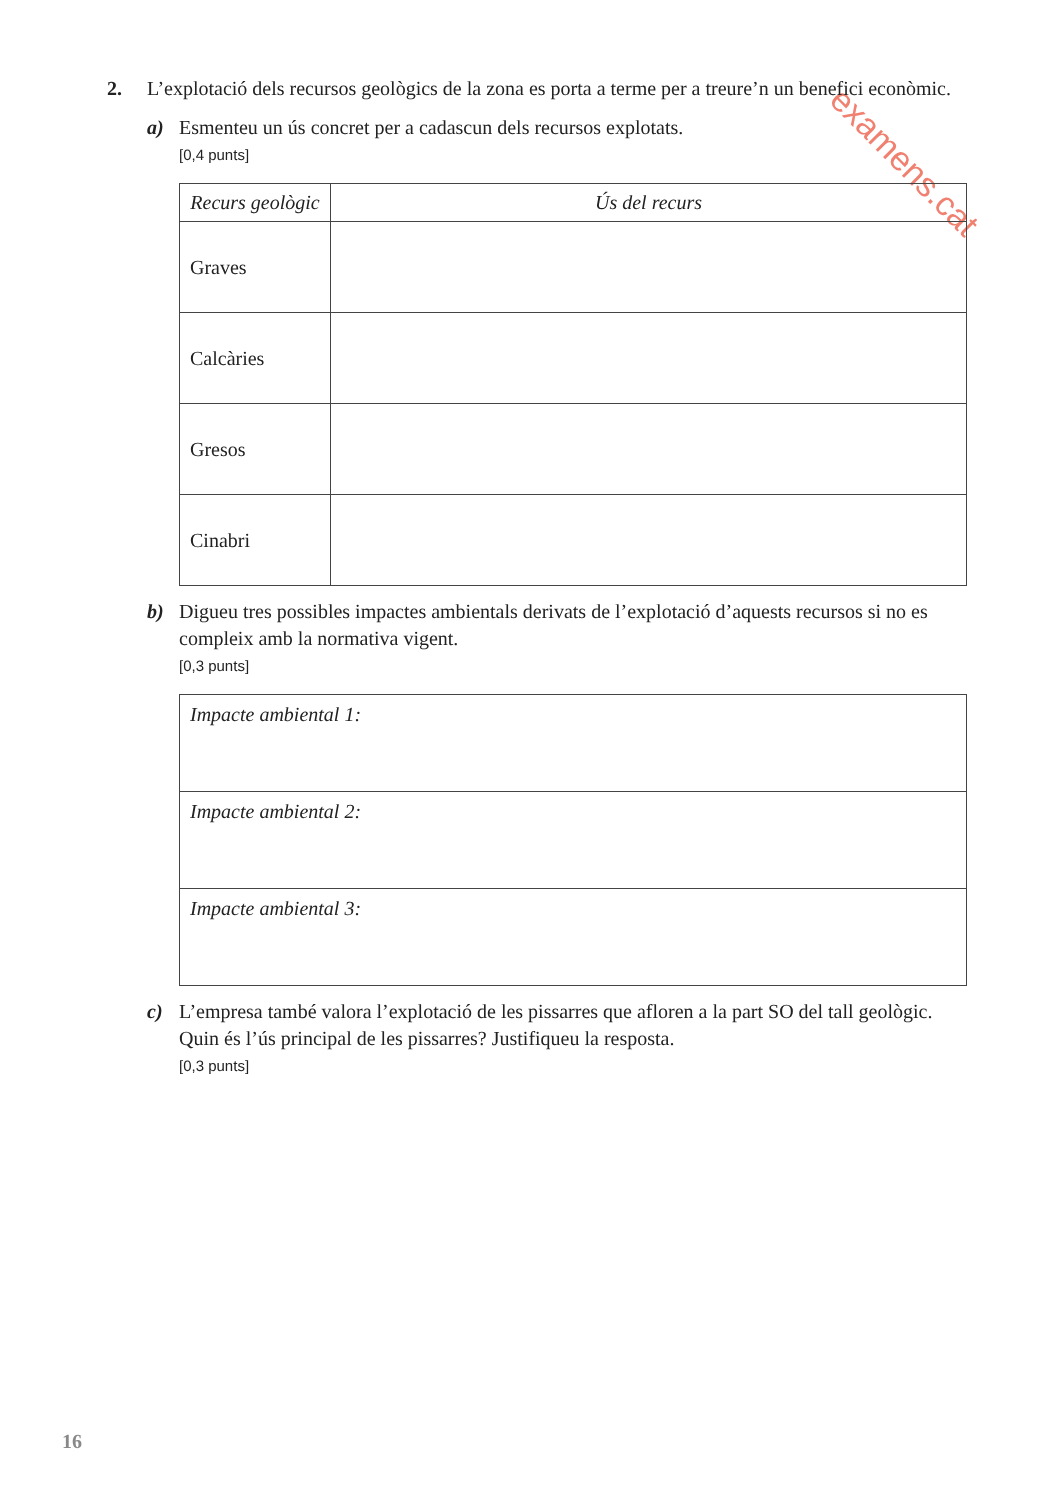examens.cat
2.
L’explotació dels recursos geològics de la zona es porta a terme per a treure’n un benefici econòmic.
a)
Esmenteu un ús concret per a cadascun dels recursos explotats.
[0,4 punts]
| Recurs geològic | Ús del recurs |
| --- | --- |
| Graves | |
| Calcàries | |
| Gresos | |
| Cinabri | |
b)
Digueu tres possibles impactes ambientals derivats de l’explotació d’aquests recursos si no es compleix amb la normativa vigent.
[0,3 punts]
| Impacte ambiental 1: |
| Impacte ambiental 2: |
| Impacte ambiental 3: |
c)
L’empresa també valora l’explotació de les pissarres que afloren a la part SO del tall geològic. Quin és l’ús principal de les pissarres? Justifiqueu la resposta.
[0,3 punts]
16